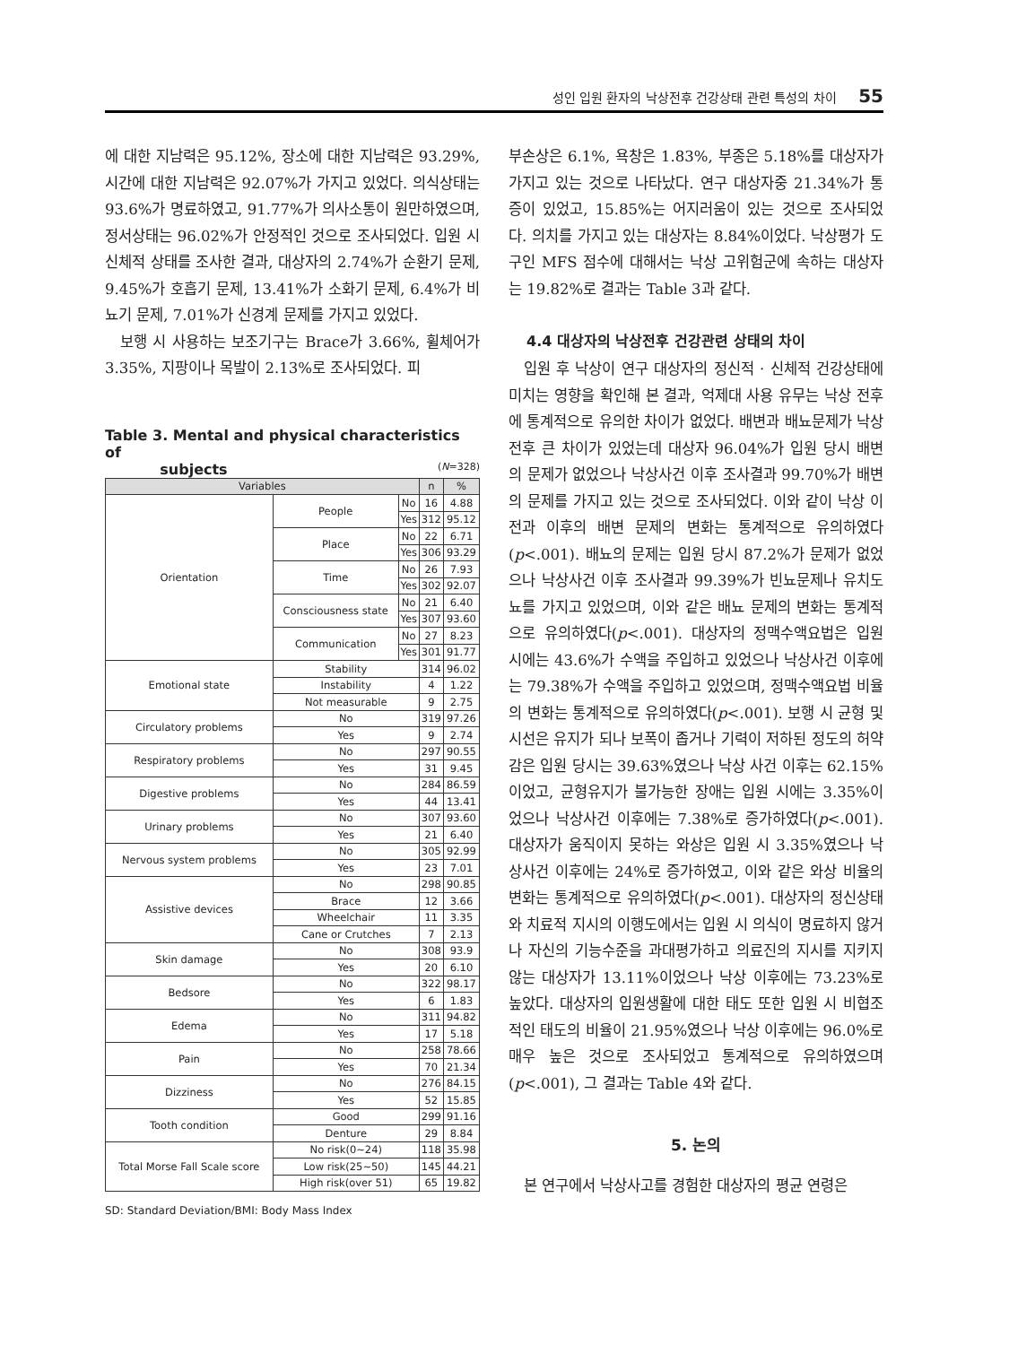성인 입원 환자의 낙상전후 건강상태 관련 특성의 차이 55
에 대한 지남력은 95.12%, 장소에 대한 지남력은 93.29%, 시간에 대한 지남력은 92.07%가 가지고 있었다. 의식상태는 93.6%가 명료하였고, 91.77%가 의사소통이 원만하였으며, 정서상태는 96.02%가 안정적인 것으로 조사되었다. 입원 시 신체적 상태를 조사한 결과, 대상자의 2.74%가 순환기 문제, 9.45%가 호흡기 문제, 13.41%가 소화기 문제, 6.4%가 비뇨기 문제, 7.01%가 신경계 문제를 가지고 있었다.
보행 시 사용하는 보조기구는 Brace가 3.66%, 휠체어가 3.35%, 지팡이나 목발이 2.13%로 조사되었다. 피
Table 3. Mental and physical characteristics of
subjects (N=328)
| Variables | | | n | % |
| --- | --- | --- | --- | --- |
| Orientation | People | No | 16 | 4.88 |
| | | Yes | 312 | 95.12 |
| | Place | No | 22 | 6.71 |
| | | Yes | 306 | 93.29 |
| | Time | No | 26 | 7.93 |
| | | Yes | 302 | 92.07 |
| | Consciousness state | No | 21 | 6.40 |
| | | Yes | 307 | 93.60 |
| | Communication | No | 27 | 8.23 |
| | | Yes | 301 | 91.77 |
| Emotional state | Stability | | 314 | 96.02 |
| | Instability | | 4 | 1.22 |
| | Not measurable | | 9 | 2.75 |
| Circulatory problems | No | | 319 | 97.26 |
| | Yes | | 9 | 2.74 |
| Respiratory problems | No | | 297 | 90.55 |
| | Yes | | 31 | 9.45 |
| Digestive problems | No | | 284 | 86.59 |
| | Yes | | 44 | 13.41 |
| Urinary problems | No | | 307 | 93.60 |
| | Yes | | 21 | 6.40 |
| Nervous system problems | No | | 305 | 92.99 |
| | Yes | | 23 | 7.01 |
| Assistive devices | No | | 298 | 90.85 |
| | Brace | | 12 | 3.66 |
| | Wheelchair | | 11 | 3.35 |
| | Cane or Crutches | | 7 | 2.13 |
| Skin damage | No | | 308 | 93.9 |
| | Yes | | 20 | 6.10 |
| Bedsore | No | | 322 | 98.17 |
| | Yes | | 6 | 1.83 |
| Edema | No | | 311 | 94.82 |
| | Yes | | 17 | 5.18 |
| Pain | No | | 258 | 78.66 |
| | Yes | | 70 | 21.34 |
| Dizziness | No | | 276 | 84.15 |
| | Yes | | 52 | 15.85 |
| Tooth condition | Good | | 299 | 91.16 |
| | Denture | | 29 | 8.84 |
| Total Morse Fall Scale score | No risk(0~24) | | 118 | 35.98 |
| | Low risk(25~50) | | 145 | 44.21 |
| | High risk(over 51) | | 65 | 19.82 |
SD: Standard Deviation/BMI: Body Mass Index
부손상은 6.1%, 욕창은 1.83%, 부종은 5.18%를 대상자가 가지고 있는 것으로 나타났다. 연구 대상자중 21.34%가 통증이 있었고, 15.85%는 어지러움이 있는 것으로 조사되었다. 의치를 가지고 있는 대상자는 8.84%이었다. 낙상평가 도구인 MFS 점수에 대해서는 낙상 고위험군에 속하는 대상자는 19.82%로 결과는 Table 3과 같다.
4.4 대상자의 낙상전후 건강관련 상태의 차이
입원 후 낙상이 연구 대상자의 정신적 · 신체적 건강상태에 미치는 영향을 확인해 본 결과, 억제대 사용 유무는 낙상 전후에 통계적으로 유의한 차이가 없었다. 배변과 배뇨문제가 낙상 전후 큰 차이가 있었는데 대상자 96.04%가 입원 당시 배변의 문제가 없었으나 낙상사건 이후 조사결과 99.70%가 배변의 문제를 가지고 있는 것으로 조사되었다. 이와 같이 낙상 이전과 이후의 배변 문제의 변화는 통계적으로 유의하였다(p<.001). 배뇨의 문제는 입원 당시 87.2%가 문제가 없었으나 낙상사건 이후 조사결과 99.39%가 빈뇨문제나 유치도뇨를 가지고 있었으며, 이와 같은 배뇨 문제의 변화는 통계적으로 유의하였다(p<.001). 대상자의 정맥수액요법은 입원 시에는 43.6%가 수액을 주입하고 있었으나 낙상사건 이후에는 79.38%가 수액을 주입하고 있었으며, 정맥수액요법 비율의 변화는 통계적으로 유의하였다(p<.001). 보행 시 균형 및 시선은 유지가 되나 보폭이 좁거나 기력이 저하된 정도의 허약감은 입원 당시는 39.63%였으나 낙상 사건 이후는 62.15%이었고, 균형유지가 불가능한 장애는 입원 시에는 3.35%이었으나 낙상사건 이후에는 7.38%로 증가하였다(p<.001). 대상자가 움직이지 못하는 와상은 입원 시 3.35%였으나 낙상사건 이후에는 24%로 증가하였고, 이와 같은 와상 비율의 변화는 통계적으로 유의하였다(p<.001). 대상자의 정신상태와 치료적 지시의 이행도에서는 입원 시 의식이 명료하지 않거나 자신의 기능수준을 과대평가하고 의료진의 지시를 지키지 않는 대상자가 13.11%이었으나 낙상 이후에는 73.23%로 높았다. 대상자의 입원생활에 대한 태도 또한 입원 시 비협조적인 태도의 비율이 21.95%였으나 낙상 이후에는 96.0%로 매우 높은 것으로 조사되었고 통계적으로 유의하였으며 (p<.001), 그 결과는 Table 4와 같다.
5. 논의
본 연구에서 낙상사고를 경험한 대상자의 평균 연령은